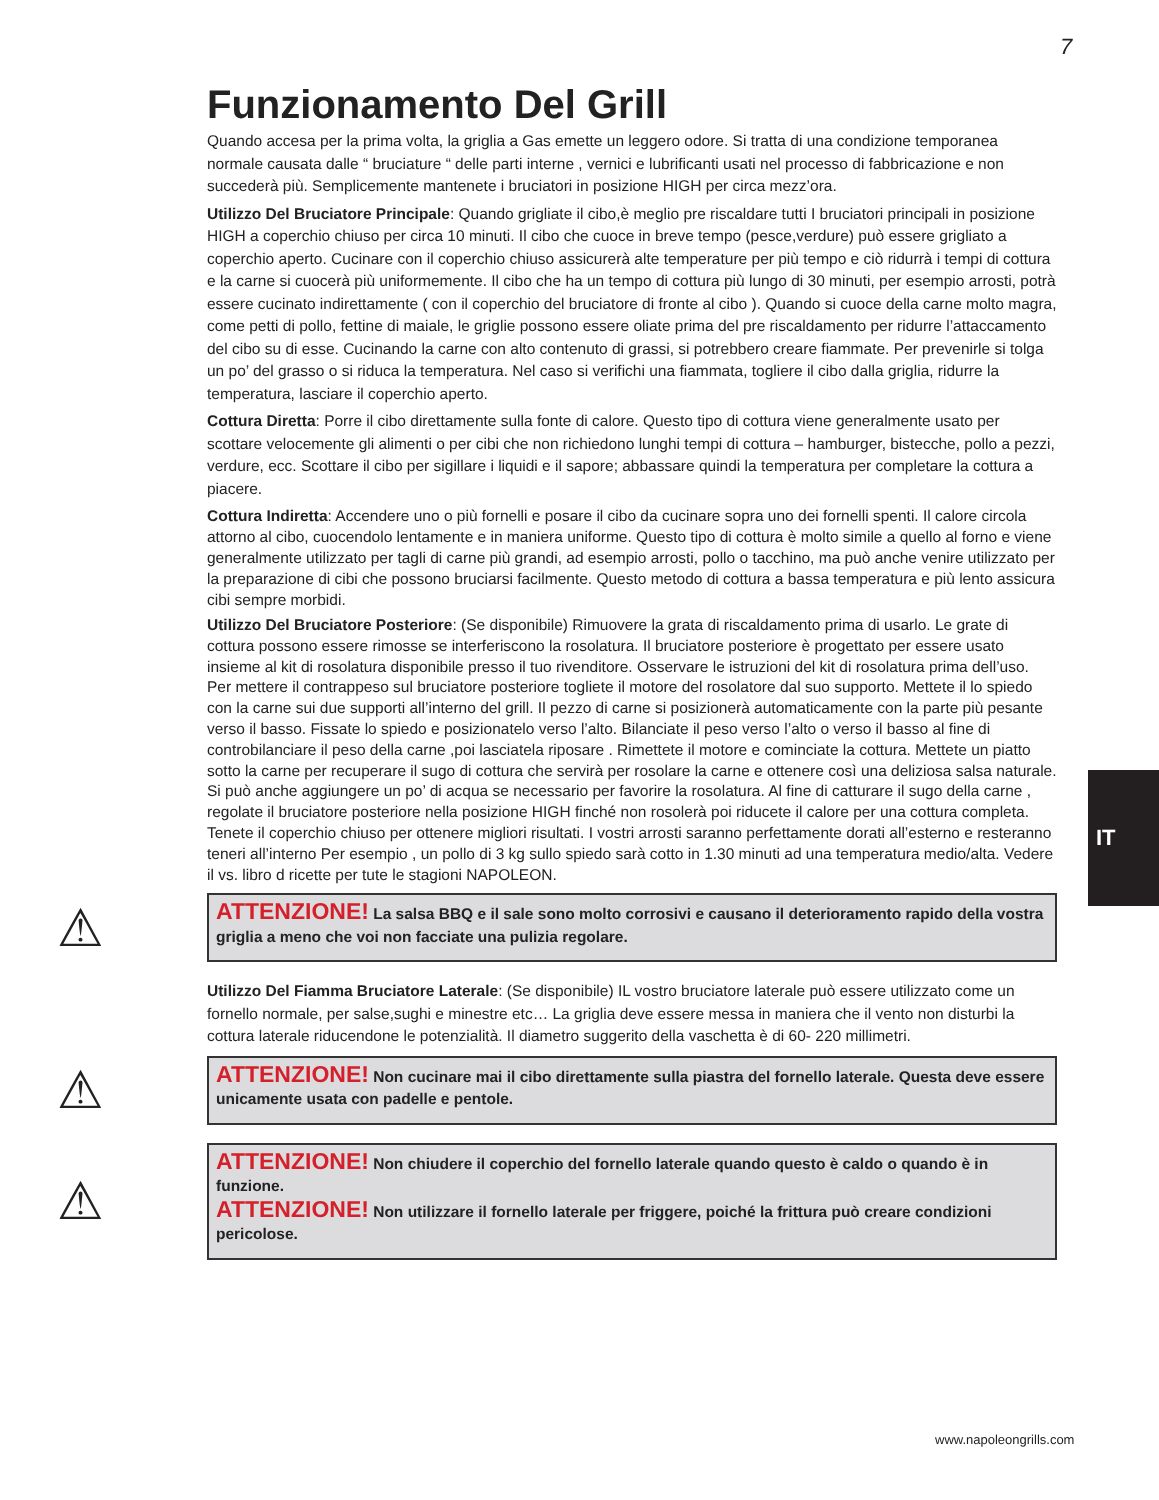7
Funzionamento Del Grill
Quando accesa per la prima volta, la griglia a Gas emette un leggero odore. Si tratta di una condizione temporanea normale causata dalle “ bruciature “ delle parti interne , vernici e lubrificanti usati nel processo di fabbricazione e non succederà più. Semplicemente mantenete i bruciatori in posizione HIGH per circa mezz’ora.
Utilizzo Del Bruciatore Principale: Quando grigliate il cibo,è meglio pre riscaldare tutti I bruciatori principali in posizione HIGH a coperchio chiuso per circa 10 minuti. Il cibo che cuoce in breve tempo (pesce,verdure) può essere grigliato a coperchio aperto. Cucinare con il coperchio chiuso assicurerà alte temperature per più tempo e ciò ridurrà i tempi di cottura e la carne si cuocerà più uniformemente. Il cibo che ha un tempo di cottura più lungo di 30 minuti, per esempio arrosti, potrà essere cucinato indirettamente ( con il coperchio del bruciatore di fronte al cibo ). Quando si cuoce della carne molto magra, come petti di pollo, fettine di maiale, le griglie possono essere oliate prima del pre riscaldamento per ridurre l’attaccamento del cibo su di esse. Cucinando la carne con alto contenuto di grassi, si potrebbero creare fiammate. Per prevenirle si tolga un po’ del grasso o si riduca la temperatura. Nel caso si verifichi una fiammata, togliere il cibo dalla griglia, ridurre la temperatura, lasciare il coperchio aperto.
Cottura Diretta: Porre il cibo direttamente sulla fonte di calore. Questo tipo di cottura viene generalmente usato per scottare velocemente gli alimenti o per cibi che non richiedono lunghi tempi di cottura – hamburger, bistecche, pollo a pezzi, verdure, ecc. Scottare il cibo per sigillare i liquidi e il sapore; abbassare quindi la temperatura per completare la cottura a piacere.
Cottura Indiretta: Accendere uno o più fornelli e posare il cibo da cucinare sopra uno dei fornelli spenti. Il calore circola attorno al cibo, cuocendolo lentamente e in maniera uniforme. Questo tipo di cottura è molto simile a quello al forno e viene generalmente utilizzato per tagli di carne più grandi, ad esempio arrosti, pollo o tacchino, ma può anche venire utilizzato per la preparazione di cibi che possono bruciarsi facilmente. Questo metodo di cottura a bassa temperatura e più lento assicura cibi sempre morbidi.
Utilizzo Del Bruciatore Posteriore: (Se disponibile) Rimuovere la grata di riscaldamento prima di usarlo. Le grate di cottura possono essere rimosse se interferiscono la rosolatura. Il bruciatore posteriore è progettato per essere usato insieme al kit di rosolatura disponibile presso il tuo rivenditore. Osservare le istruzioni del kit di rosolatura prima dell’uso. Per mettere il contrappeso sul bruciatore posteriore togliete il motore del rosolatore dal suo supporto. Mettete il lo spiedo con la carne sui due supporti all’interno del grill. Il pezzo di carne si posizionerà automaticamente con la parte più pesante verso il basso. Fissate lo spiedo e posizionatelo verso l’alto. Bilanciate il peso verso l’alto o verso il basso al fine di controbilanciare il peso della carne ,poi lasciatela riposare . Rimettete il motore e cominciate la cottura. Mettete un piatto sotto la carne per recuperare il sugo di cottura che servirà per rosolare la carne e ottenere così una deliziosa salsa naturale. Si può anche aggiungere un po’ di acqua se necessario per favorire la rosolatura. Al fine di catturare il sugo della carne , regolate il bruciatore posteriore nella posizione HIGH finché non rosolerà poi riducete il calore per una cottura completa. Tenete il coperchio chiuso per ottenere migliori risultati. I vostri arrosti saranno perfettamente dorati all’esterno e resteranno teneri all’interno Per esempio , un pollo di 3 kg sullo spiedo sarà cotto in 1.30 minuti ad una temperatura medio/alta. Vedere il vs. libro d ricette per tute le stagioni NAPOLEON.
⚠
ATTENZIONE! La salsa BBQ e il sale sono molto corrosivi e causano il deterioramento rapido della vostra griglia a meno che voi non facciate una pulizia regolare.
Utilizzo Del Fiamma Bruciatore Laterale: (Se disponibile) IL vostro bruciatore laterale può essere utilizzato come un fornello normale, per salse,sughi e minestre etc… La griglia deve essere messa in maniera che il vento non disturbi la cottura laterale riducendone le potenzialità. Il diametro suggerito della vaschetta è di 60- 220 millimetri.
⚠
ATTENZIONE! Non cucinare mai il cibo direttamente sulla piastra del fornello laterale. Questa deve essere unicamente usata con padelle e pentole.
⚠
ATTENZIONE! Non chiudere il coperchio del fornello laterale quando questo è caldo o quando è in funzione.
ATTENZIONE! Non utilizzare il fornello laterale per friggere, poiché la frittura può creare condizioni pericolose.
IT
www.napoleongrills.com